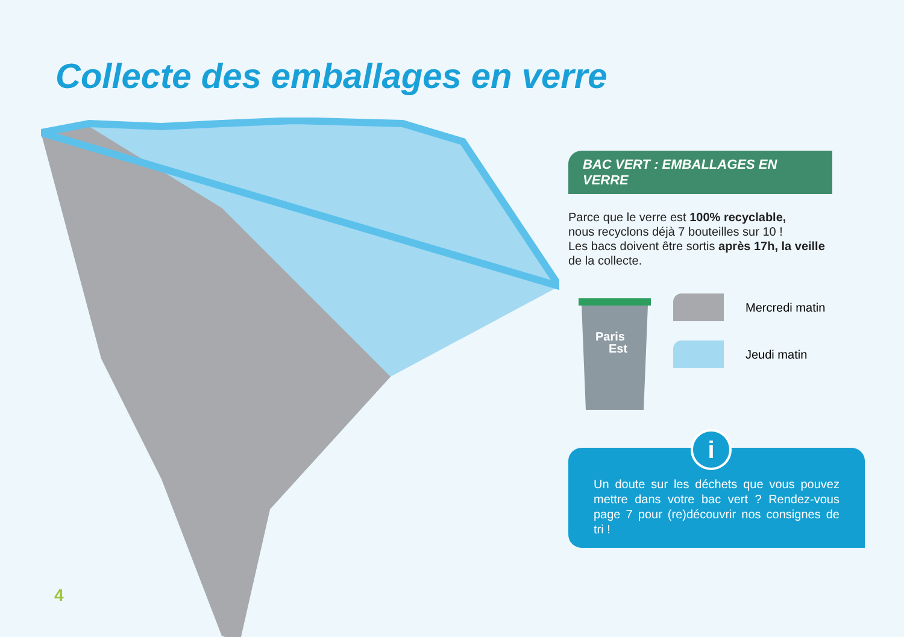Collecte des emballages en verre
BAC VERT : EMBALLAGES EN VERRE
Parce que le verre est 100% recyclable,
nous recyclons déjà 7 bouteilles sur 10 !
Les bacs doivent être sortis après 17h, la veille
de la collecte.
Paris
Est
Mercredi matin
Jeudi matin
Un doute sur les déchets que vous pouvez mettre dans votre bac vert ? Rendez-vous page 7 pour (re)découvrir nos consignes de tri !
i
4